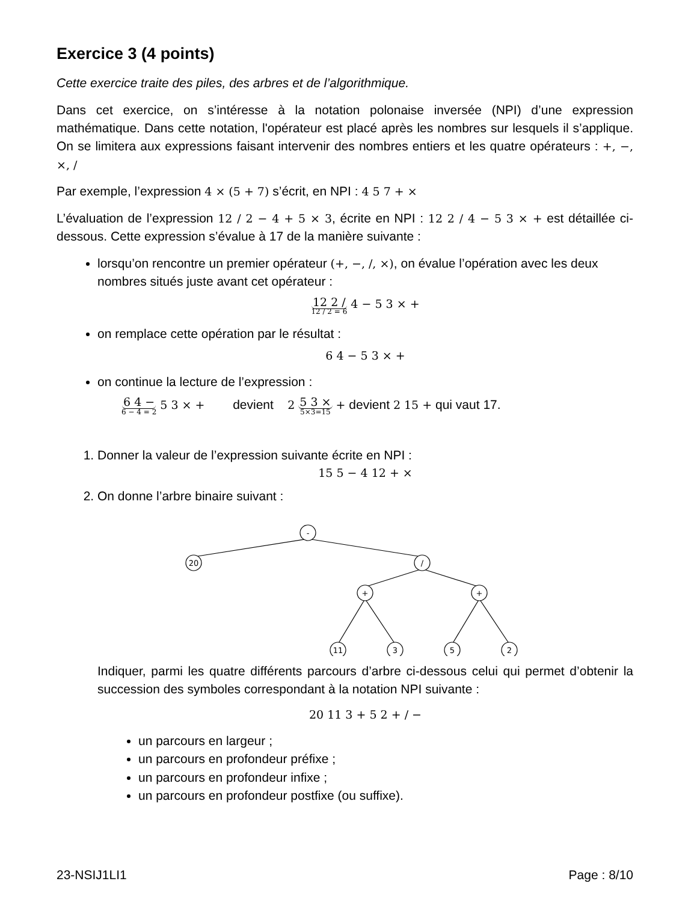Exercice 3 (4 points)
Cette exercice traite des piles, des arbres et de l’algorithmique.
Dans cet exercice, on s’intéresse à la notation polonaise inversée (NPI) d’une expression mathématique. Dans cette notation, l'opérateur est placé après les nombres sur lesquels il s’applique. On se limitera aux expressions faisant intervenir des nombres entiers et les quatre opérateurs : +, −, ×, /
Par exemple, l’expression 4 × (5 + 7) s’écrit, en NPI : 4 5 7 + ×
L’évaluation de l’expression 12 / 2 − 4 + 5 × 3, écrite en NPI : 12 2 / 4 − 5 3 × + est détaillée ci-dessous. Cette expression s’évalue à 17 de la manière suivante :
lorsqu’on rencontre un premier opérateur (+, −, /, ×), on évalue l’opération avec les deux nombres situés juste avant cet opérateur :
12 2 / 12 / 2 = 6 4 − 5 3 × +
on remplace cette opération par le résultat :
6 4 − 5 3 × +
on continue la lecture de l’expression :
6 4 − 6 − 4 = 2 5 3 × + devient 2 5 3 × 5×3=15 + devient 2 15 + qui vaut 17.
1. Donner la valeur de l’expression suivante écrite en NPI :
15 5 − 4 12 + ×
2. On donne l’arbre binaire suivant :
-
20
/
+
+
11
3
5
2
Indiquer, parmi les quatre différents parcours d’arbre ci-dessous celui qui permet d’obtenir la succession des symboles correspondant à la notation NPI suivante :
20 11 3 + 5 2 + / −
un parcours en largeur ;
un parcours en profondeur préfixe ;
un parcours en profondeur infixe ;
un parcours en profondeur postfixe (ou suffixe).
23-NSIJ1LI1 Page : 8/10